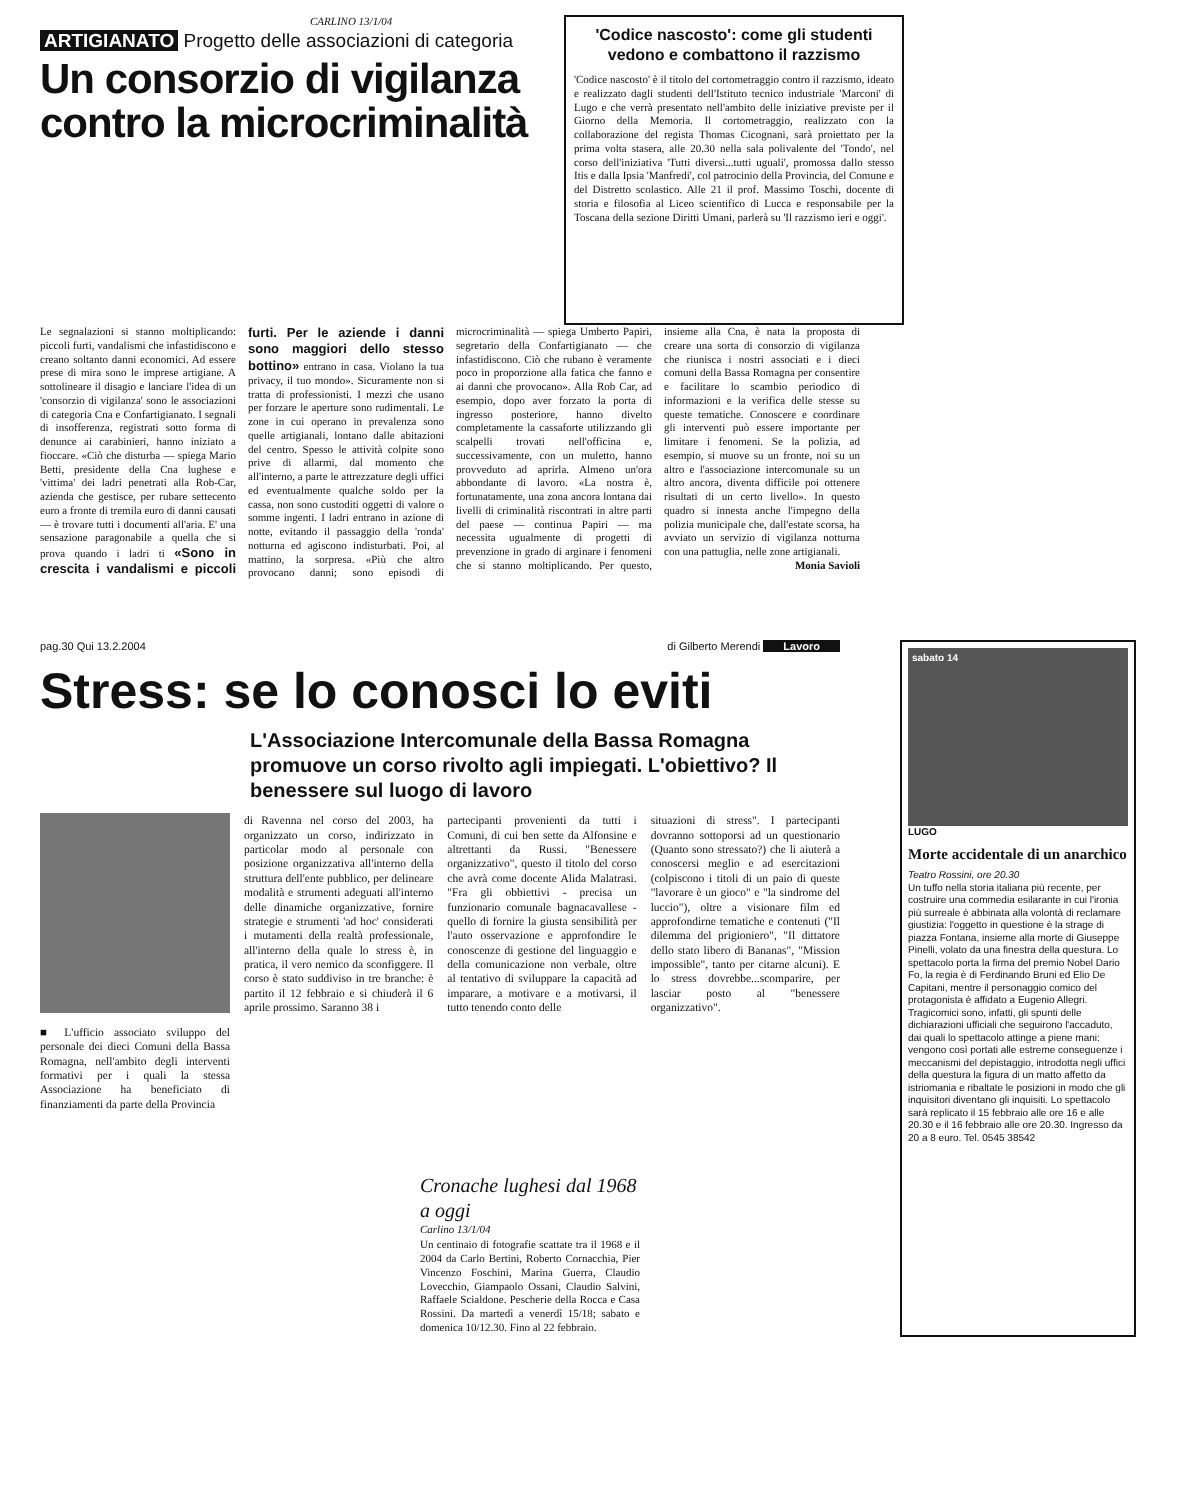CARLINO 13/1/04
ARTIGIANATO Progetto delle associazioni di categoria
Un consorzio di vigilanza contro la microcriminalità
'Codice nascosto': come gli studenti vedono e combattono il razzismo
'Codice nascosto' è il titolo del cortometraggio contro il razzismo, ideato e realizzato dagli studenti dell'Istituto tecnico industriale 'Marconi' di Lugo e che verrà presentato nell'ambito delle iniziative previste per il Giorno della Memoria. Il cortometraggio, realizzato con la collaborazione del regista Thomas Cicognani, sarà proiettato per la prima volta stasera, alle 20.30 nella sala polivalente del 'Tondo', nel corso dell'iniziativa 'Tutti diversi...tutti uguali', promossa dallo stesso Itis e dalla Ipsia 'Manfredi', col patrocinio della Provincia, del Comune e del Distretto scolastico. Alle 21 il prof. Massimo Toschi, docente di storia e filosofia al Liceo scientifico di Lucca e responsabile per la Toscana della sezione Diritti Umani, parlerà su 'Il razzismo ieri e oggi'.
Le segnalazioni si stanno moltiplicando: piccoli furti, vandalismi che infastidiscono e creano soltanto danni economici. Ad essere prese di mira sono le imprese artigiane. A sottolineare il disagio e lanciare l'idea di un 'consorzio di vigilanza' sono le associazioni di categoria Cna e Confartigianato. I segnali di insofferenza, registrati sotto forma di denunce ai carabinieri, hanno iniziato a fioccare. «Ciò che disturba — spiega Mario Betti, presidente della Cna lughese e 'vittima' dei ladri penetrati alla Rob-Car, azienda che gestisce, per rubare settecento euro a fronte di tremila euro di danni causati — è trovare tutti i documenti all'aria. E' una sensazione paragonabile a quella che si prova quando i ladri ti «Sono in crescita i vandalismi e piccoli furti. Per le aziende i danni sono maggiori dello stesso bottino» entrano in casa. Violano la tua privacy, il tuo mondo». Sicuramente non si tratta di professionisti. I mezzi che usano per forzare le aperture sono rudimentali. Le zone in cui operano in prevalenza sono quelle artigianali, lontano dalle abitazioni del centro. Spesso le attività colpite sono prive di allarmi, dal momento che all'interno, a parte le attrezzature degli uffici ed eventualmente qualche soldo per la cassa, non sono custoditi oggetti di valore o somme ingenti. I ladri entrano in azione di notte, evitando il passaggio della 'ronda' notturna ed agiscono indisturbati. Poi, al mattino, la sorpresa. «Più che altro provocano danni; sono episodi di microcriminalità — spiega Umberto Papiri, segretario della Confartigianato — che infastidiscono. Ciò che rubano è veramente poco in proporzione alla fatica che fanno e ai danni che provocano». Alla Rob Car, ad esempio, dopo aver forzato la porta di ingresso posteriore, hanno divelto completamente la cassaforte utilizzando gli scalpelli trovati nell'officina e, successivamente, con un muletto, hanno provveduto ad aprirla. Almeno un'ora abbondante di lavoro. «La nostra è, fortunatamente, una zona ancora lontana dai livelli di criminalità riscontrati in altre parti del paese — continua Papiri — ma necessita ugualmente di progetti di prevenzione in grado di arginare i fenomeni che si stanno moltiplicando. Per questo, insieme alla Cna, è nata la proposta di creare una sorta di consorzio di vigilanza che riunisca i nostri associati e i dieci comuni della Bassa Romagna per consentire e facilitare lo scambio periodico di informazioni e la verifica delle stesse su queste tematiche. Conoscere e coordinare gli interventi può essere importante per limitare i fenomeni. Se la polizia, ad esempio, si muove su un fronte, noi su un altro e l'associazione intercomunale su un altro ancora, diventa difficile poi ottenere risultati di un certo livello». In questo quadro si innesta anche l'impegno della polizia municipale che, dall'estate scorsa, ha avviato un servizio di vigilanza notturna con una pattuglia, nelle zone artigianali.
Monia Savioli
pag.30 Qui 13.2.2004 di Gilberto Merendi Lavoro
Stress: se lo conosci lo eviti
L'Associazione Intercomunale della Bassa Romagna promuove un corso rivolto agli impiegati. L'obiettivo? Il benessere sul luogo di lavoro
■ L'ufficio associato sviluppo del personale dei dieci Comuni della Bassa Romagna, nell'ambito degli interventi formativi per i quali la stessa Associazione ha beneficiato di finanziamenti da parte della Provincia
di Ravenna nel corso del 2003, ha organizzato un corso, indirizzato in particolar modo al personale con posizione organizzativa all'interno della struttura dell'ente pubblico, per delineare modalità e strumenti adeguati all'interno delle dinamiche organizzative, fornire strategie e strumenti 'ad hoc' considerati i mutamenti della realtà professionale, all'interno della quale lo stress è, in pratica, il vero nemico da sconfiggere. Il corso è stato suddiviso in tre branche: è partito il 12 febbraio e si chiuderà il 6 aprile prossimo. Saranno 38 i
partecipanti provenienti da tutti i Comuni, di cui ben sette da Alfonsine e altrettanti da Russi. "Benessere organizzativo", questo il titolo del corso che avrà come docente Alida Malatrasi. "Fra gli obbiettivi - precisa un funzionario comunale bagnacavallese - quello di fornire la giusta sensibilità per l'auto osservazione e approfondire le conoscenze di gestione del linguaggio e della comunicazione non verbale, oltre al tentativo di sviluppare la capacità ad imparare, a motivare e a motivarsi, il tutto tenendo conto delle
situazioni di stress". I partecipanti dovranno sottoporsi ad un questionario (Quanto sono stressato?) che li aiuterà a conoscersi meglio e ad esercitazioni (colpiscono i titoli di un paio di queste "lavorare è un gioco" e "la sindrome del luccio"), oltre a visionare film ed approfondirne tematiche e contenuti ("Il dilemma del prigioniero", "Il dittatore dello stato libero di Bananas", "Mission impossible", tanto per citarne alcuni). E lo stress dovrebbe...scomparire, per lasciar posto al "benessere organizzativo".
Cronache lughesi dal 1968 a oggi
Carlino 13/1/04
Un centinaio di fotografie scattate tra il 1968 e il 2004 da Carlo Bertini, Roberto Cornacchia, Pier Vincenzo Foschini, Marina Guerra, Claudio Lovecchio, Giampaolo Ossani, Claudio Salvini, Raffaele Scialdone. Pescherie della Rocca e Casa Rossini. Da martedì a venerdì 15/18; sabato e domenica 10/12.30. Fino al 22 febbraio.
sabato 14
LUGO
Morte accidentale di un anarchico
Teatro Rossini, ore 20.30
Un tuffo nella storia italiana più recente, per costruire una commedia esilarante in cui l'ironia più surreale è abbinata alla volontà di reclamare giustizia: l'oggetto in questione è la strage di piazza Fontana, insieme alla morte di Giuseppe Pinelli, volato da una finestra della questura. Lo spettacolo porta la firma del premio Nobel Dario Fo, la regia è di Ferdinando Bruni ed Elio De Capitani, mentre il personaggio comico del protagonista è affidato a Eugenio Allegri. Tragicomici sono, infatti, gli spunti delle dichiarazioni ufficiali che seguirono l'accaduto, dai quali lo spettacolo attinge a piene mani: vengono così portati alle estreme conseguenze i meccanismi del depistaggio, introdotta negli uffici della questura la figura di un matto affetto da istriomania e ribaltate le posizioni in modo che gli inquisitori diventano gli inquisiti. Lo spettacolo sarà replicato il 15 febbraio alle ore 16 e alle 20.30 e il 16 febbraio alle ore 20.30. Ingresso da 20 a 8 euro. Tel. 0545 38542